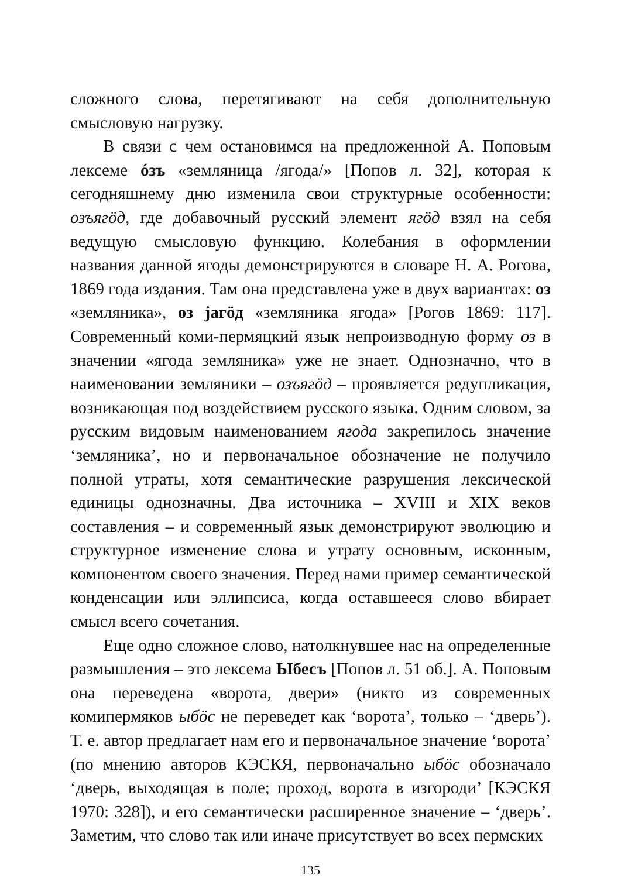сложного слова, перетягивают на себя дополнительную смысловую нагрузку.
В связи с чем остановимся на предложенной А. Поповым лексеме óзъ «земляница /ягода/» [Попов л. 32], которая к сегодняшнему дню изменила свои структурные особенности: озъягӧд, где добавочный русский элемент ягӧд взял на себя ведущую смысловую функцию. Колебания в оформлении названия данной ягоды демонстрируются в словаре Н. А. Рогова, 1869 года издания. Там она представлена уже в двух вариантах: оз «земляника», оз jагӧд «земляника ягода» [Рогов 1869: 117]. Современный коми-пермяцкий язык непроизводную форму оз в значении «ягода земляника» уже не знает. Однозначно, что в наименовании земляники – озъягӧд – проявляется редупликация, возникающая под воздействием русского языка. Одним словом, за русским видовым наименованием ягода закрепилось значение ‘земляника’, но и первоначальное обозначение не получило полной утраты, хотя семантические разрушения лексической единицы однозначны. Два источника – XVIII и XIX веков составления – и современный язык демонстрируют эволюцию и структурное изменение слова и утрату основным, исконным, компонентом своего значения. Перед нами пример семантической конденсации или эллипсиса, когда оставшееся слово вбирает смысл всего сочетания.
Еще одно сложное слово, натолкнувшее нас на определенные размышления – это лексема Ыбесъ [Попов л. 51 об.]. А. Поповым она переведена «ворота, двери» (никто из современных комипермяков ыбӧс не переведет как ‘ворота’, только – ‘дверь’). Т. е. автор предлагает нам его и первоначальное значение ‘ворота’ (по мнению авторов КЭСКЯ, первоначально ыбӧс обозначало ‘дверь, выходящая в поле; проход, ворота в изгороди’ [КЭСКЯ 1970: 328]), и его семантически расширенное значение – ‘дверь’. Заметим, что слово так или иначе присутствует во всех пермских
135